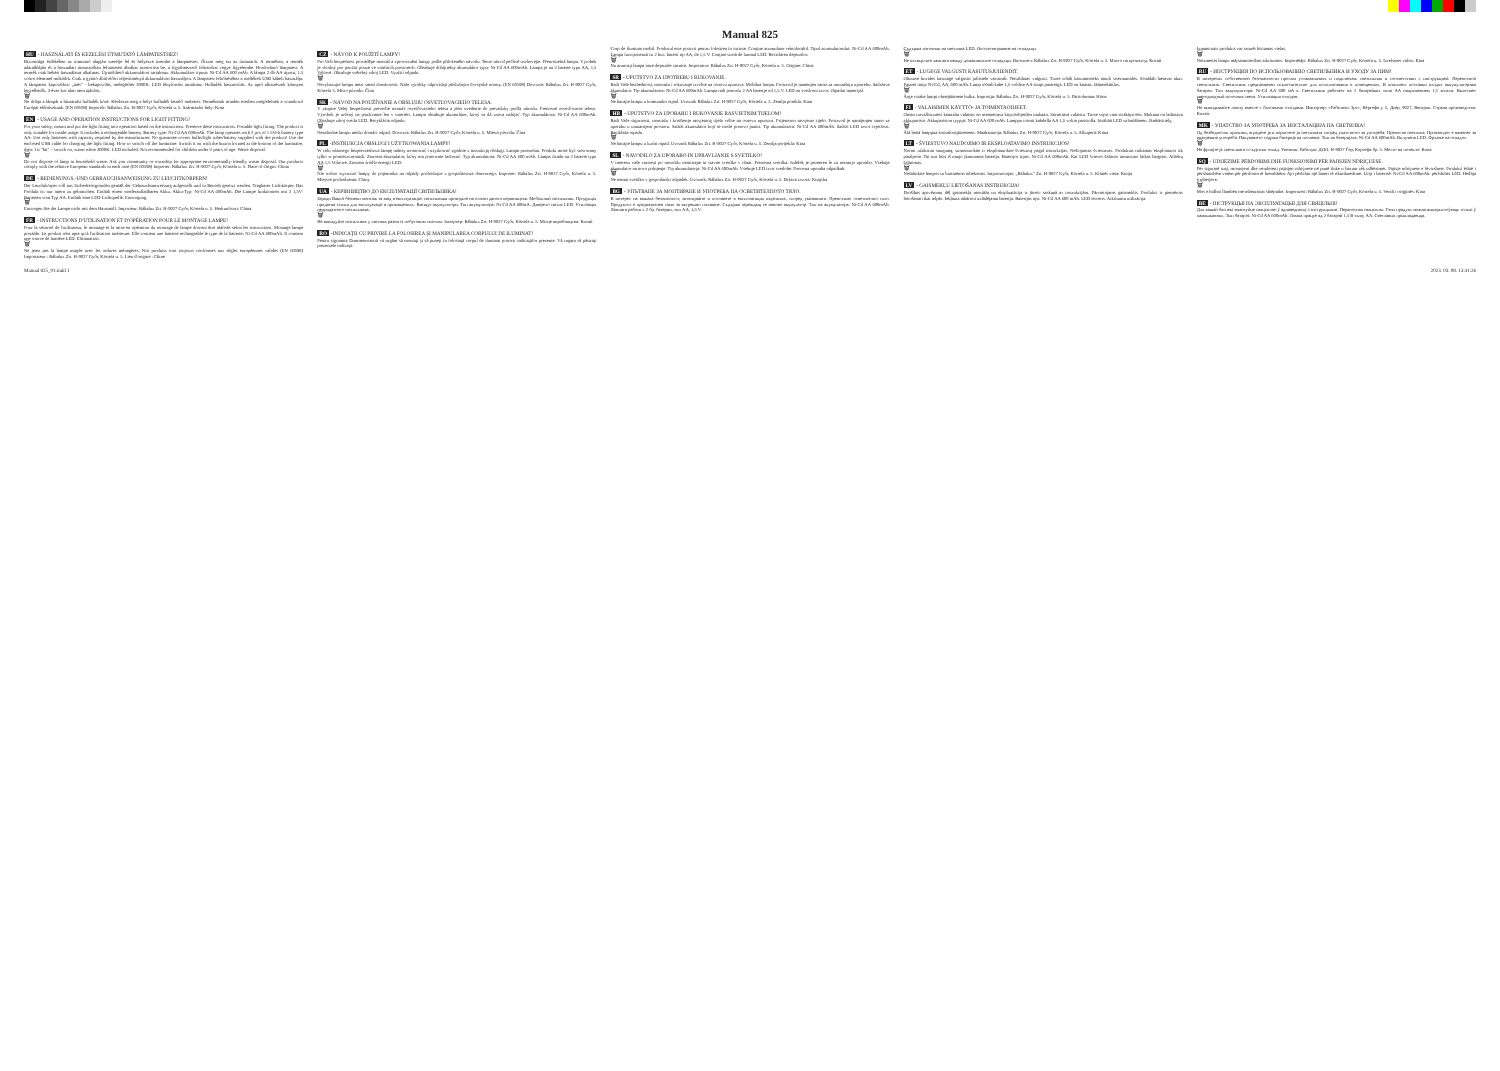Manual 825
HU - HASZNÁLATI ÉS KEZELÉSI ÚTMUTATÓ LÁMPATESTHEZ!
Biztonsága érdekében az útmutató alapján szerelje fel és helyezze üzembe a lámpatestet. Őrizze meg ezt az útmutatót. A terméken, a termék adattábláján és a használati útmutatóban feltüntetett ábrákat azonosítsa be, a figyelmeztető feliratokat vegye figyelembe. Hordozható lámpatest. A termék csak beltéri használatra alkalmas. Újratölthető akkumulátort tartalmaz. Akkumulátor típusa: Ni-Cd AA 600 mAh. A lámpa 2 db AA típusú, 1.5 voltos elemmel működik. Csak a gyártó által előírt teljesítményű akkumulátort használjon. A lámpatest feltöltéséhez a mellékelt USB kábelt használja. A lámpatest kapcsolása: „ütés" - bekapcsolás, melegfehér 3000K. LED fényforrást tartalmaz. Hulladék hasznosítás. Az apró alkatrészek könnyen lenyelhetők. 3 éves kor alatt nem ajánlott.
🗑
Ne dobja a lámpát a háztartási hulladék közé. Kérdezze meg a helyi hulladék kezelő intézetet. Termékeink minden esetben megfelelnek a vonatkozó Európai előírásoknak. (EN 60598) Importőr: Rábalux Zrt. H-9027 Győr, Körtefa u. 5. Származási hely: Kína
EN - USAGE AND OPERATION INSTRUCTIONS FOR LIGHT FITTING!
For your safety, mount and put the light fitting into operation based on the instructions. Preserve these instructions. Portable light fitting. The product is only suitable for inside usage. It includes a rechargeable battery. Battery type: Ni-Cd AA 600mAh. The lamp operates with 2 pcs of 1.5Volt battery type AA. Use only batteries with capacity required by the manufacturer. No guarantee covers bulbs/light tubes/battery supplied with the product! Use the enclosed USB cable for charging the light fitting. How to switch off the luminaire: Switch it on with the button located at the bottom of the luminaire, then: 1st "hit" – switch on, warm white 3000K. LED included. Not recommended for children under 3 years of age. Waste disposal.
🗑
Do not dispose of lamp in household waste. Ask you community or township for appropriate enviromentally-friendly waste disposal. Our products comply with the relative European standards in each case (EN 60598) Importer: Rábalux Zrt. H-9027 Győr, Körtefa u. 5. Place of Origin: China
DE - BEDIENUNGS,-UND GEBRAUCHSANWEISUNG ZU LEUCHTKÖRPERN!
Der Leuchtkörper soll aus Sicherheitsgründen gemäß der Gebrauchsanweisung aufgestellt und in Betrieb gesetzt werden. Tragbarer Lichtkörper. Das Produkt ist nur intern zu gebrauchen. Enthält einen wiederaufladbaren Akku. Akku-Typ: Ni-Cd AA 600mAh. Die Lampe funktioniert mit 2 1,5V-Batterien vom Typ AA. Enthält eine LED-Lichtquelle. Entsorgung.
🗑
Entsorgen Sie die Lampe nicht mit dem Hausmüll. Importeur: Rábalux Zrt. H-9027 Győr, Körtefa u. 5. Herkunftsort: China
FR - INSTRUCTIONS D'UTILISATION ET D'OPÉRATION POUR LE MONTAGE LAMPE!
Pour la sécurité de l'utilisateur, le montage et la mise en opération du montage de lampe doivent être réalisés selon les instructions. Montage lampe portable. Le produit n'est apte qu'à l'utilisation intérieure. Elle contient une batterie rechargeable le type de la batterie: Ni-Cd AA 600mAh. Il contient une source de lumière LED. Elimination.
🗑
Ne jetez pas la lampe usagée avec les ordures ménagères. Nos produits sont toujours conformes aux règles européennes valides (EN 60598) Importateur : Rábalux Zrt. H-9027 Győr, Körtefa u. 5. Lieu d'origine : Chine
CZ - NÁVOD K POUŽITÍ LAMPY!
Pro Vaši bezpečnost provádějte montáž a zprovoznění lampy podle přiloženého návodu. Tento návod pečlivě uschovejte. Přenositelná lampa. Výrobek je vhodný pro použití pouze ve vnitřních prostorech. Obsahuje dobíjitelný akumulátor typu: Ni-Cd AA 600mAh. Lampa je na 2 baterie typu AA, 1,5 Voltové. Obsahuje světelný zdroj LED. Využití odpadu.
🗑
Nevyhazujte lampu mezi smetí domácnosti. Naše výrobky odpovídají příslušným Evropské normy. (EN 60598) Dovozce: Rábalux Zrt. H-9027 Győr, Körtefa 5. Místo původu: Čína
SK - NÁVOD NA POUŽÍVANIE A OBSLUHU OSVETĽOVACIEHO TELESA.
V záujme Vašej bezpečnosti preveďte montáž osvetľovacieho telesa a jeho uvedenie do prevádzky podľa návodu. Prenosné osvetľovacie teleso. Výrobok je určený na používanie len v interiéri. Lampa obsahuje akumulátor, ktorý sa dá znova nabíjať. Typ akumulátora: Ni-Cd AA 600mAh. Obsahuje zdroj svetla LED. Recyklácia odpadu.
🗑
Nezahodne lampu medzi domáci odpad. Dovozca: Rábalux Zrt. H-9027 Győr, Körtefa u. 5. Miesto pôvodu: Čína
PL -INSTRUKCJA OBSŁUGI I UŻYTKOWANIA LAMPY!
W celu własnego bezpieczeństwa lampę należy montować i użytkować zgodnie z instrukcją obsługi. Lampa przenośna. Produkt może być stosowany tylko w pomieszczeniach. Zawiera akumulator, który ma ponownie ładować. Typ akumulatora: Ni-Cd AA 600 mAh. Lampa działa na 2 baterie typu AA 1,5 Voltowe. Zawiera źródło energii LED.
🗑
Nie wolno wyrzucać lampy do pojemnika na odpady pochodzące z gospodarstwa domowego. Importer: Rábalux Zrt. H-9027 Győr, Körtefa u. 5. Miejsce pochodzenia: Chiny
UA - КЕРІВНИЦТВО ДО ЕКСПЛУАТАЦІЇ СВІТИЛЬНИКА!
Заради Вашої безпеки монтаж та ввід в експлуатацію світильника проводьте на основі даного керівництва. Мобільний світильник. Продукція придатна тільки для експлуатації в приміщеннях. Вміщує акумулятори. Тип акумулятора: Ni-Cd AA 600мА. Джерело світла LED. Утилізація непридатного світильника.
🗑
Не викидуйте світильник у смітник разом із побутовим сміттям. Імпортер: Rábalux Zrt. H-9027 Győr, Körtefa u. 5. Місце виробництва: Китай
RO -INDICAŢII CU PRIVIRE LA FOLOSIREA ŞI MANIPULAREA CORPULUI DE ILUMINAT!
Pentru siguranta Dumneavoastră vă rugăm să montaţi şi să puneţi în folosinţă corpul de iluminat potrivit indicaţiilor prezente. Vă rugam să păstraţi prezentele indicaţii.
Corp de iluminat mobil. Produsul este potrivit pentru folosirea în incinte. Conţine acumulator reîncărcabil. Tipul acumulatorului: Ni-Cd AA 600mAh. Lampa funcţionează cu 2 buc. baterii tip AA, de 1,5 V. Conţine sursă de lumină LED. Reciclarea deşeurilor.
🗑
Nu aruncaţi lampa între deşeurile casnice. Importator: Rábalux Zrt. H-9027 Győr, Körtefa u. 5. Origine: China
SR - UPUTSTVO ZA UPOTREBU I RUKOVANJE.
Radi Vaše bezbednosti, montažu i rokuvanje izvršite na osnovu uputstva. Mobilna lampa. Proizvod je namenjen samo za unutrašnju upotrebu. Sadržava akumulator. Tip akumulatora: Ni-Cd AA 600mAh. Lampa radi pomoću 2 AA baterije od 1,5 V. LED on svetlosni izvor. Otpadni materijal.
🗑
Ne bacajte lampu u komunalni otpad. Uvoznik Rábalux Zrt. H-9027 Győr, Körtefa u. 5. Zemlja porekla: Kina
HR - UPUTSTVO ZA UPORABU I RUKOVANJE RASVJETNIM TIJELOM!
Radi Vaše sigurnosti, montažu i korištenje rasvjetnog tijela vršite na osnovu uputstva. Prijenosno rasvjetno tijelo. Proizvod je namijenjen samo za uporabu u unutarnjem prostoru. Sadrži akumulator koji se može ponovo puniti. Tip akumulatora: Ni-Cd AA 600mAh. Sadrži LED izvor svjetlosti. Reciklaža otpada.
🗑
Ne bacajte lampu u kućni otpad. Uvoznik Rábalux Zrt. H-9027 Győr, Körtefa u. 5. Zemlja porijekla: Kina
SL - NAVODILO ZA UPORABO IN UPRAVLJANJE S SVETILKO!
V interesu vaše varnosti po navodilu montirajte in stavite svetilko v obrat. Prenosna svetilka. Izdelek je primeren le za notranjo uporabo. Vsebuje akumulator na novo polnjenje. Tip akumulatorja: Ni-Cd AA 600mAh. Vsebuje LED izvir svetlobe. Ponovna uporaba odpadkah.
🗑
Ne metati svetilko v gospodarski odpadek. Uvoznik: Rábalux Zrt. H-9027 Győr, Körtefa u. 5. Država izvora: Kitajska
BG - УПЪТВАНЕ ЗА МОНТИРАНЕ И УПОТРЕБА НА ОСВЕТИТЕЛНОТО ТЯЛО.
В интерес на вашата безопасност, монтирайте и поставете в експлоатация изделията, според указанията. Преносимо осветително тяло. Продуктът е предназначен само за вътрешно ползване. Съдържа зареждащ се наново акумулатор. Тип на акумулатора: Ni-Cd AA 600mAh. Лампата работи с 2 бр. батерии, тип AA, 1,5 V.
Съдържа източник на светлина LED. Оползотворяване на отпадъци.
🗑
Не изхвърляте лампата между домакинските отпадъци. Вносител: Rábalux Zrt. H-9027 Győr, Körtefa u. 5. Място на произход: Китай
ET - LUGEGE VALGUSTI KASUTUSJUHENDIT.
Ohutuse huvides kasutage valgustit juhistele vastavalt. Teisaldatav valgusti. Tuote sobib kasutamiseks ainult siseruumides. Sisaldab laetavat akut. Patarei tüüp: Ni-Cd, AA, 600 mAh. Lamp töötab kahe 1,5-voldise AA-tüüpi patareiga. LED on kaasas. Jäätmekäitlus.
🗑
Ärge visake lampi olmejäätmete hulka. Importija: Rábalux Zrt. H-9027 Győr, Körtefa u. 5. Päritolumaa: Hiina
FI - VALAISIMEN KÄYTTÖ- JA TOIMINTAOHJEET.
Oman turvallisuutesi kannalta valaisin on asennettava käyttöohjeiden mukaan. Siirrettävä valaisin. Tuote sopii vain sisäkäyttöön. Mukana on ladattava akkuparisto. Akkupariston tyyppi: Ni-Cd AA 600 mAh. Lamppu toimii kahdella AA 1,5 voltin paristolla. Sisältää LED valonlähteen. Jätekäsittely.
🗑
Älä heitä lamppua kotitalousjätteeseen. Maahantuoja: Rábalux Zrt. H-9027 Győr, Körtefa u. 5. Alkuperä: Kiina
LT - ŠVIESTUVO NAUDOJIMO IR EKSPLOATAVIMO INSTRUKCIJOS!
Norint užtikrinti saugumą, sumontuokite ir eksploatuokite šviestuvą pagal instrukcijas. Nešiojamas šviestuvas. Produktas tinkamas eksploatuoti tik patalpose. Tai turi būti iš naujo įkraunama baterija. Baterijos tipas: Ni-Cd AA 600mAh. Kai LED šviesos šaltinio tarnavimo laikas baigiasi. Atliekų šalinimas.
🗑
Nešalinkite lempos su buitinėmis atliekomis. Importuotojas: „Rábalux" Zrt. H-9027 Győr, Körtefa u. 5. Kilmės vieta: Kinija
LV - GAISMEKĻU LIETOŠANAS INSTRUKCIJA!
Drošības apsvērumu dēļ gaismekļa montāža un ekspluatācija ir jāveic saskaņā ar instrukcijām. Pārvietojams gaismeklis. Produkts ir piemērots lietošanai tikai telpās. Iekļauta atkārtoti uzlādējama baterija. Baterijas tips: Ni-Cd AA 600 mAh. LED ietverts. Atkritumu utilizācija.
Izmantotais produkts var saturēt bīstamas vielas.
🗑
Neizmetiet lampu mājsaimniecības atkritumos. Importētājs: Rábalux Zrt. H-9027 Győr, Körtefa u. 5. Izcelsmes valsts: Ķīna
RU - ИНСТРУКЦИЯ ПО ИСПОЛЬЗОВАНИЮ СВЕТИЛЬНИКА И УХОДУ ЗА НИМ!
В интересах собственной безопасности просим устанавливать и подключать светильник в соответствии с инструкцией. Переносной светильник. Светильник предназначен исключительно для использования в помещениях. В комплект поставки входит аккумуляторная батарея. Тип аккумулятора: Ni-Cd AA 600 мА·ч. Светильник работает на 2 батарейках типа AA напряжением 1,5 вольта. Включает светодиодный источник света. Утилизация отходов.
🗑
Не выкидывайте лампу вместе с бытовыми отходами. Импортер: «Рабалюкс Зрт», Кёртефа у. 5, Дьёр, 9027, Венгрия. Страна производства: Китай.
MK - УПАТСТВО ЗА УПОТРЕБА ЗА ИНСТАЛАЦИЈА НА СВЕТИЛКА!
Од безбедносни причини, вградете ја и користете ја светилката според упатството за употреба. Преносна светилка. Производот е наменет за внатрешна употреба. Пакувањето содржи батерија на полнење. Тип на батеријата: Ni-Cd AA 600mAh. Вклучена LED. Фрлање на отпадот.
🗑
Не фрлајте ја светилката со кујнски отпад. Увозник: Рабалукс ДОО. H-9027 Ѓер, Кортефа бр. 5. Место на потекло: Кина
SQ - UDHËZIME PËRDORIMI DHE FUNKSIONIMI PËR PAJISJEN NDRIÇUESE.
Për sigurinë tuaj, montojeni dhe vendoseni pajisjen ndriçuese në punë duke u bazuar tek udhëzimet. Pajisje ndriçuese e lëvizshme. Produkti është i përshtatshëm vetëm për përdorim të brendshëm. Ajo përfshin një bateri të rikarikueshme. Lloji i baterisë: Ni-Cd AA 600mAh. përfshihet LED. Hedhja e mbetjeve.
🗑
Mos e hidhni llambën me mbeturinat shtëpiake. Importuesi: Rábalux Zrt. H-9027 Győr, Körtefa u. 5. Vendi i origjinës: Kina
BE - ІНСТРУКЦЫІ ПА ЭКСПЛУАТАЦЫІ ДЛЯ СВЯЦІЛЬНІ!
Для вашай бяспекі змантуйце свяцільню ў адпаведнасці з інструкцыямі. Пераносная свяцільня. Гэты прадукт можна выкарыстоўваць толькі ў памяшканнях. Тып батарэі: Ni-Cd AA 600mAh. Лямпа працуе ад 2 батарэй 1,5 В тыпу AA. Светлавыя прыкладаецца.
Manual 825_01.indd 1 2023. 03. 08. 13:41:26